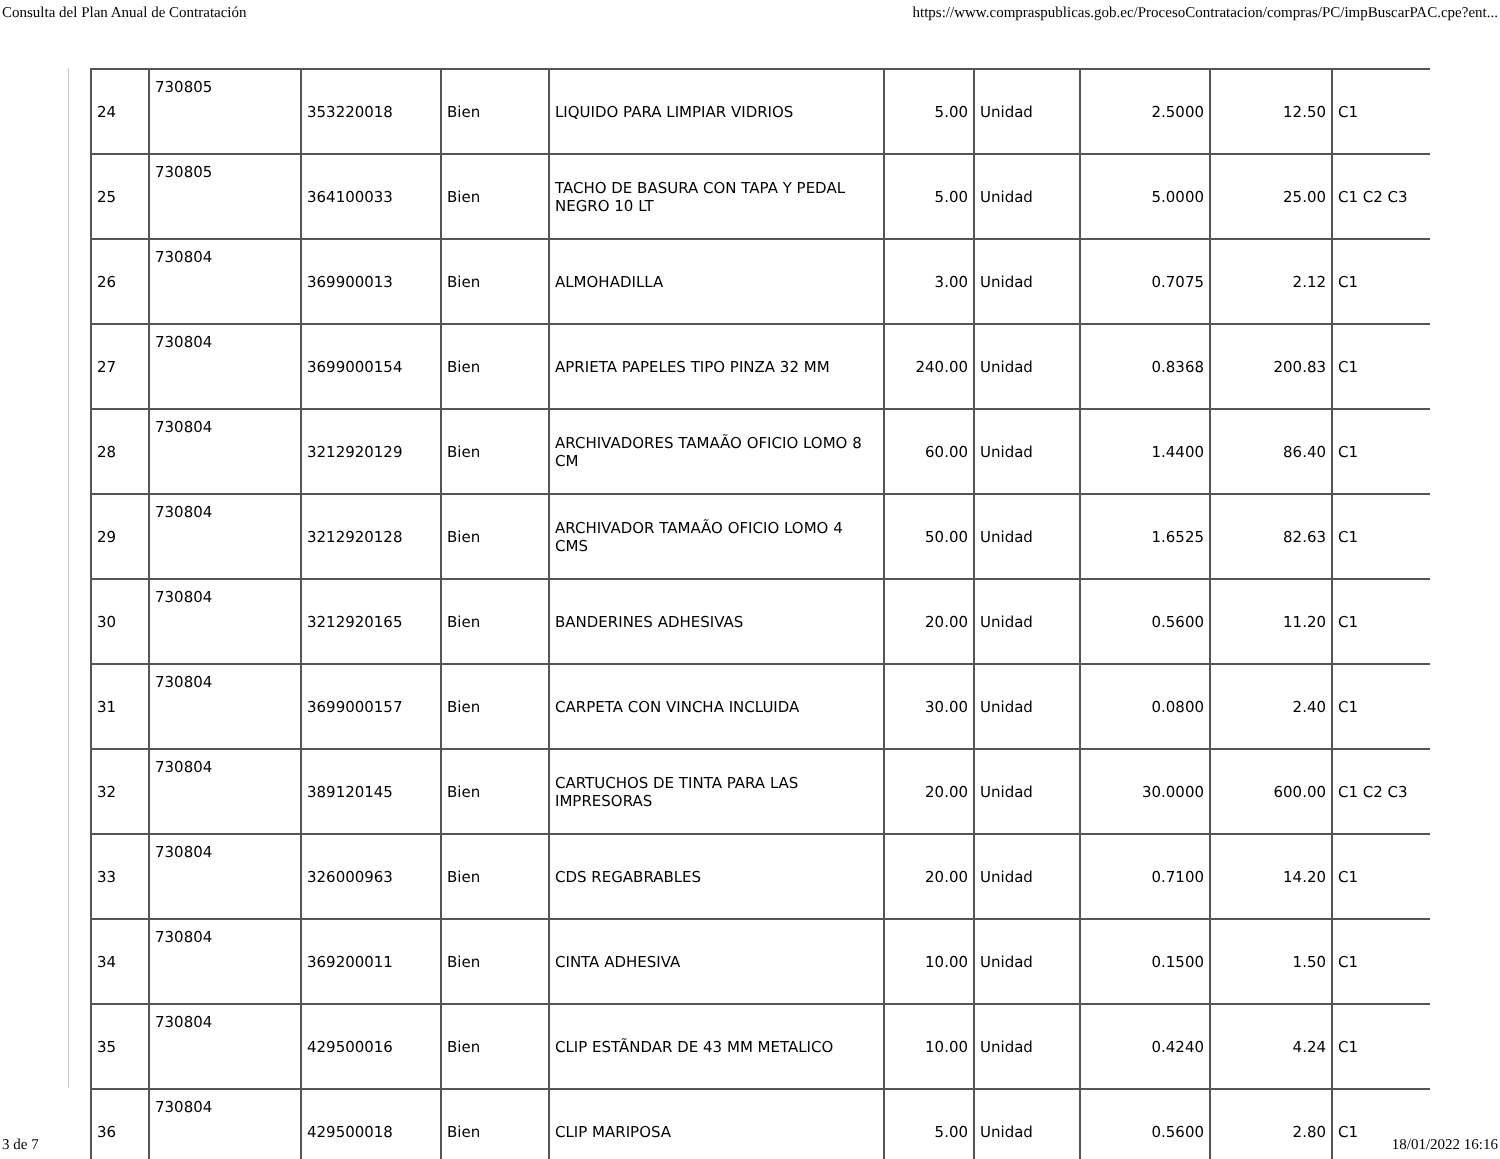Consulta del Plan Anual de Contratación https://www.compraspublicas.gob.ec/ProcesoContratacion/compras/PC/impBuscarPAC.cpe?ent...
| 24 | 730805 | 353220018 | Bien | LIQUIDO PARA LIMPIAR VIDRIOS | 5.00 | Unidad | 2.5000 | 12.50 | C1 |
| 25 | 730805 | 364100033 | Bien | TACHO DE BASURA CON TAPA Y PEDAL NEGRO 10 LT | 5.00 | Unidad | 5.0000 | 25.00 | C1 C2 C3 |
| 26 | 730804 | 369900013 | Bien | ALMOHADILLA | 3.00 | Unidad | 0.7075 | 2.12 | C1 |
| 27 | 730804 | 3699000154 | Bien | APRIETA PAPELES TIPO PINZA 32 MM | 240.00 | Unidad | 0.8368 | 200.83 | C1 |
| 28 | 730804 | 3212920129 | Bien | ARCHIVADORES TAMAÃO OFICIO LOMO 8 CM | 60.00 | Unidad | 1.4400 | 86.40 | C1 |
| 29 | 730804 | 3212920128 | Bien | ARCHIVADOR TAMAÃO OFICIO LOMO 4 CMS | 50.00 | Unidad | 1.6525 | 82.63 | C1 |
| 30 | 730804 | 3212920165 | Bien | BANDERINES ADHESIVAS | 20.00 | Unidad | 0.5600 | 11.20 | C1 |
| 31 | 730804 | 3699000157 | Bien | CARPETA CON VINCHA INCLUIDA | 30.00 | Unidad | 0.0800 | 2.40 | C1 |
| 32 | 730804 | 389120145 | Bien | CARTUCHOS DE TINTA PARA LAS IMPRESORAS | 20.00 | Unidad | 30.0000 | 600.00 | C1 C2 C3 |
| 33 | 730804 | 326000963 | Bien | CDS REGABRABLES | 20.00 | Unidad | 0.7100 | 14.20 | C1 |
| 34 | 730804 | 369200011 | Bien | CINTA ADHESIVA | 10.00 | Unidad | 0.1500 | 1.50 | C1 |
| 35 | 730804 | 429500016 | Bien | CLIP ESTÃNDAR DE 43 MM METALICO | 10.00 | Unidad | 0.4240 | 4.24 | C1 |
| 36 | 730804 | 429500018 | Bien | CLIP MARIPOSA | 5.00 | Unidad | 0.5600 | 2.80 | C1 |
3 de 7 18/01/2022 16:16